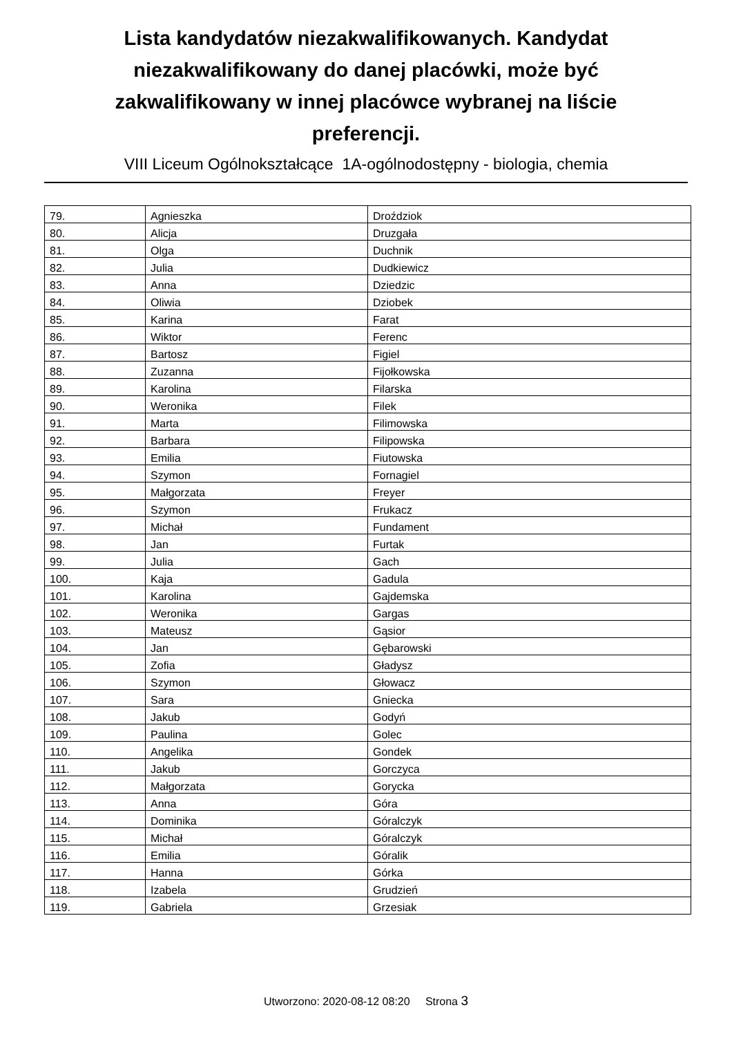Lista kandydatów niezakwalifikowanych. Kandydat niezakwalifikowany do danej placówki, może być zakwalifikowany w innej placówce wybranej na liście preferencji.
VIII Liceum Ogólnokształcące 1A-ogólnodostępny - biologia, chemia
| 79. | Agnieszka | Droździok |
| 80. | Alicja | Druzgała |
| 81. | Olga | Duchnik |
| 82. | Julia | Dudkiewicz |
| 83. | Anna | Dziedzic |
| 84. | Oliwia | Dziobek |
| 85. | Karina | Farat |
| 86. | Wiktor | Ferenc |
| 87. | Bartosz | Figiel |
| 88. | Zuzanna | Fijołkowska |
| 89. | Karolina | Filarska |
| 90. | Weronika | Filek |
| 91. | Marta | Filimowska |
| 92. | Barbara | Filipowska |
| 93. | Emilia | Fiutowska |
| 94. | Szymon | Fornagiel |
| 95. | Małgorzata | Freyer |
| 96. | Szymon | Frukacz |
| 97. | Michał | Fundament |
| 98. | Jan | Furtak |
| 99. | Julia | Gach |
| 100. | Kaja | Gadula |
| 101. | Karolina | Gajdemska |
| 102. | Weronika | Gargas |
| 103. | Mateusz | Gąsior |
| 104. | Jan | Gębarowski |
| 105. | Zofia | Gładysz |
| 106. | Szymon | Głowacz |
| 107. | Sara | Gniecka |
| 108. | Jakub | Godyń |
| 109. | Paulina | Golec |
| 110. | Angelika | Gondek |
| 111. | Jakub | Gorczyca |
| 112. | Małgorzata | Gorycka |
| 113. | Anna | Góra |
| 114. | Dominika | Góralczyk |
| 115. | Michał | Góralczyk |
| 116. | Emilia | Góralik |
| 117. | Hanna | Górka |
| 118. | Izabela | Grudzień |
| 119. | Gabriela | Grzesiak |
Utworzono: 2020-08-12 08:20 Strona 3